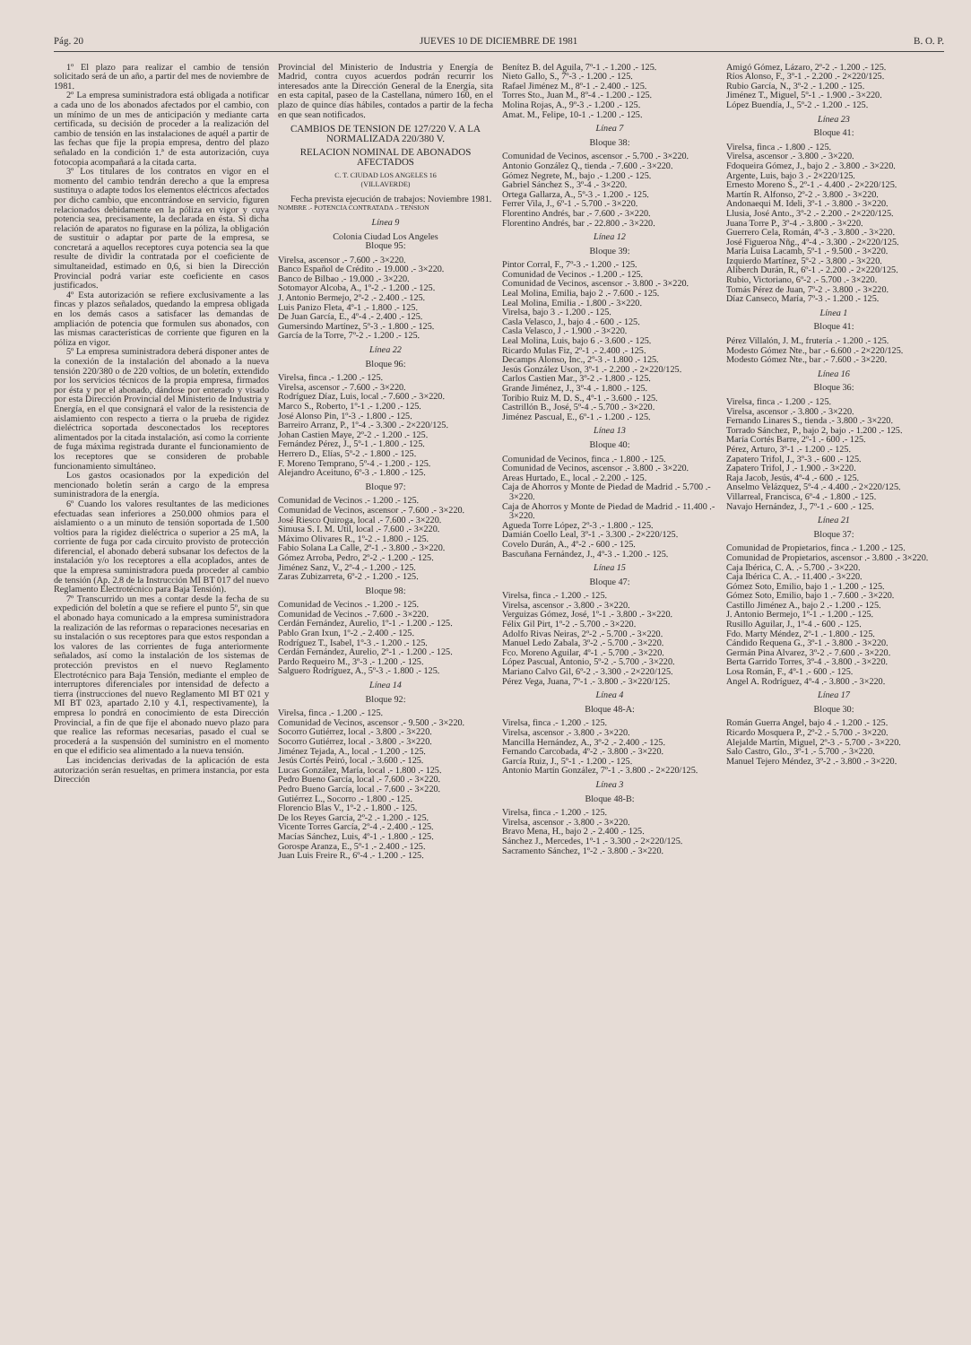Pág. 20 JUEVES 10 DE DICIEMBRE DE 1981 B. O. P.
1º El plazo para realizar el cambio de tensión solicitado será de un año, a partir del mes de noviembre de 1981.
2º La empresa suministradora está obligada a notificar a cada uno de los abonados afectados por el cambio, con un mínimo de un mes de anticipación y mediante carta certificada, su decisión de proceder a la realización del cambio de tensión en las instalaciones de aquél a partir de las fechas que fije la propia empresa, dentro del plazo señalado en la condición 1.ª de esta autorización, cuya fotocopia acompañará a la citada carta.
3º Los titulares de los contratos en vigor en el momento del cambio tendrán derecho a que la empresa sustituya o adapte todos los elementos eléctricos afectados por dicho cambio, que encontrándose en servicio, figuren relacionados debidamente en la póliza en vigor y cuya potencia sea, precisamente, la declarada en ésta. Si dicha relación de aparatos no figurase en la póliza, la obligación de sustituir o adaptar por parte de la empresa, se concretará a aquellos receptores cuya potencia sea la que resulte de dividir la contratada por el coeficiente de simultaneidad, estimado en 0,6, si bien la Dirección Provincial podrá variar este coeficiente en casos justificados.
4º Esta autorización se refiere exclusivamente a las fincas y plazos señalados, quedando la empresa obligada en los demás casos a satisfacer las demandas de ampliación de potencia que formulen sus abonados, con las mismas características de corriente que figuren en la póliza en vigor.
5º La empresa suministradora deberá disponer antes de la conexión de la instalación del abonado a la nueva tensión 220/380 o de 220 voltios, de un boletín, extendido por los servicios técnicos de la propia empresa, firmados por ésta y por el abonado, dándose por enterado y visado por esta Dirección Provincial del Ministerio de Industria y Energía, en el que consignará el valor de la resistencia de aislamiento con respecto a tierra o la prueba de rigidez dieléctrica soportada desconectados los receptores alimentados por la citada instalación, así como la corriente de fuga máxima registrada durante el funcionamiento de los receptores que se consideren de probable funcionamiento simultáneo.
Los gastos ocasionados por la expedición del mencionado boletín serán a cargo de la empresa suministradora de la energía.
6º Cuando los valores resultantes de las mediciones efectuadas sean inferiores a 250.000 ohmios para el aislamiento o a un minuto de tensión soportada de 1.500 voltios para la rigidez dieléctrica o superior a 25 mA, la corriente de fuga por cada circuito provisto de protección diferencial, el abonado deberá subsanar los defectos de la instalación y/o los receptores a ella acoplados, antes de que la empresa suministradora pueda proceder al cambio de tensión (Ap. 2.8 de la Instrucción MI BT 017 del nuevo Reglamento Electrotécnico para Baja Tensión).
7º Transcurrido un mes a contar desde la fecha de su expedición del boletín a que se refiere el punto 5º, sin que el abonado haya comunicado a la empresa suministradora la realización de las reformas o reparaciones necesarias en su instalación o sus receptores para que estos respondan a los valores de las corrientes de fuga anteriormente señalados, así como la instalación de los sistemas de protección previstos en el nuevo Reglamento Electrotécnico para Baja Tensión, mediante el empleo de interruptores diferenciales por intensidad de defecto a tierra (instrucciones del nuevo Reglamento MI BT 021 y MI BT 023, apartado 2.10 y 4.1, respectivamente), la empresa lo pondrá en conocimiento de esta Dirección Provincial, a fin de que fije el abonado nuevo plazo para que realice las reformas necesarias, pasado el cual se procederá a la suspensión del suministro en el momento en que el edificio sea alimentado a la nueva tensión.
Las incidencias derivadas de la aplicación de esta autorización serán resueltas, en primera instancia, por esta Dirección
Provincial del Ministerio de Industria y Energía de Madrid, contra cuyos acuerdos podrán recurrir los interesados ante la Dirección General de la Energía, sita en esta capital, paseo de la Castellana, número 160, en el plazo de quince días hábiles, contados a partir de la fecha en que sean notificados.
CAMBIOS DE TENSION DE 127/220 V. A LA NORMALIZADA 220/380 V.
RELACION NOMINAL DE ABONADOS AFECTADOS
C. T. CIUDAD LOS ANGELES 16
(VILLAVERDE)
Fecha prevista ejecución de trabajos: Noviembre 1981.
NOMBRE .- POTENCIA CONTRATADA .- TENSION
Línea 9
Colonia Ciudad Los Angeles
Bloque 95:
Virelsa, ascensor .- 7.600 .- 3×220.
Banco Español de Crédito .- 19.000 .- 3×220.
Banco de Bilbao .- 19.000 .- 3×220.
Sotomayor Alcoba, A., 1º-2 .- 1.200 .- 125.
J. Antonio Bermejo, 2º-2 .- 2.400 .- 125.
Luis Panizo Fleta, 4º-1 .- 1.800 .- 125.
De Juan García, E., 4º-4 .- 2.400 .- 125.
Gumersindo Martínez, 5º-3 .- 1.800 .- 125.
García de la Torre, 7º-2 .- 1.200 .- 125.
Línea 22
Bloque 96:
Virelsa, finca .- 1.200 .- 125.
Virelsa, ascensor .- 7.600 .- 3×220.
Rodríguez Díaz, Luis, local .- 7.600 .- 3×220.
Marco S., Roberto, 1º-1 .- 1.200 .- 125.
José Alonso Pin, 1º-3 .- 1.800 .- 125.
Barreiro Arranz, P., 1º-4 .- 3.300 .- 2×220/125.
Johan Castien Maye, 2º-2 .- 1.200 .- 125.
Fernández Pérez, J., 5º-1 .- 1.800 .- 125.
Herrero D., Elías, 5º-2 .- 1.800 .- 125.
F. Moreno Temprano, 5º-4 .- 1.200 .- 125.
Alejandro Aceituno, 6º-3 .- 1.800 .- 125.
Bloque 97:
Comunidad de Vecinos .- 1.200 .- 125.
Comunidad de Vecinos, ascensor .- 7.600 .- 3×220.
José Riesco Quiroga, local .- 7.600 .- 3×220.
Simusa S. I. M. Util, local .- 7.600 .- 3×220.
Máximo Olivares R., 1º-2 .- 1.800 .- 125.
Fabio Solana La Calle, 2º-1 .- 3.800 .- 3×220.
Gómez Arroba, Pedro, 2º-2 .- 1.200 .- 125.
Jiménez Sanz, V., 2º-4 .- 1.200 .- 125.
Zaras Zubizarreta, 6º-2 .- 1.200 .- 125.
Bloque 98:
Comunidad de Vecinos .- 1.200 .- 125.
Comunidad de Vecinos .- 7.600 .- 3×220.
Cerdán Fernández, Aurelio, 1º-1 .- 1.200 .- 125.
Pablo Gran Ixun, 1º-2 .- 2.400 .- 125.
Rodríguez T., Isabel, 1º-3 .- 1.200 .- 125.
Cerdán Fernández, Aurelio, 2º-1 .- 1.200 .- 125.
Pardo Requeiro M., 3º-3 .- 1.200 .- 125.
Salguero Rodríguez, A., 5º-3 .- 1.800 .- 125.
Línea 14
Bloque 92:
Virelsa, finca .- 1.200 .- 125.
Comunidad de Vecinos, ascensor .- 9.500 .- 3×220.
Socorro Gutiérrez, local .- 3.800 .- 3×220.
Socorro Gutiérrez, local .- 3.800 .- 3×220.
Jiménez Tejada, A., local .- 1.200 .- 125.
Jesús Cortés Peiró, local .- 3.600 .- 125.
Lucas González, María, local .- 1.800 .- 125.
Pedro Bueno García, local .- 7.600 .- 3×220.
Pedro Bueno García, local .- 7.600 .- 3×220.
Gutiérrez L., Socorro .- 1.800 .- 125.
Florencio Blas V., 1º-2 .- 1.800 .- 125.
De los Reyes García, 2º-2 .- 1.200 .- 125.
Vicente Torres García, 2º-4 .- 2.400 .- 125.
Macías Sánchez, Luis, 4º-1 .- 1.800 .- 125.
Gorospe Aranza, E., 5º-1 .- 2.400 .- 125.
Juan Luis Freire R., 6º-4 .- 1.200 .- 125.
Benítez B. del Aguila, 7º-1 .- 1.200 .- 125.
Nieto Gallo, S., 7º-3 .- 1.200 .- 125.
Rafael Jiménez M., 8º-1 .- 2.400 .- 125.
Torres Sto., Juan M., 8º-4 .- 1.200 .- 125.
Molina Rojas, A., 9º-3 .- 1.200 .- 125.
Amat. M., Felipe, 10-1 .- 1.200 .- 125.
Línea 7
Bloque 38:
Comunidad de Vecinos, ascensor .- 5.700 .- 3×220.
Antonio González Q., tienda .- 7.600 .- 3×220.
Gómez Negrete, M., bajo .- 1.200 .- 125.
Gabriel Sánchez S., 3º-4 .- 3×220.
Ortega Gallarza, A., 5º-3 .- 1.200 .- 125.
Ferrer Vila, J., 6º-1 .- 5.700 .- 3×220.
Florentino Andrés, bar .- 7.600 .- 3×220.
Florentino Andrés, bar .- 22.800 .- 3×220.
Línea 12
Bloque 39:
Pintor Corral, F., 7º-3 .- 1.200 .- 125.
Comunidad de Vecinos .- 1.200 .- 125.
Comunidad de Vecinos, ascensor .- 3.800 .- 3×220.
Leal Molina, Emilia, bajo 2 .- 7.600 .- 125.
Leal Molina, Emilia .- 1.800 .- 3×220.
Virelsa, bajo 3 .- 1.200 .- 125.
Casla Velasco, J., bajo 4 .- 600 .- 125.
Casla Velasco, J .- 1.900 .- 3×220.
Leal Molina, Luis, bajo 6 .- 3.600 .- 125.
Ricardo Mulas Fiz, 2º-1 .- 2.400 .- 125.
Decamps Alonso, Inc., 2º-3 .- 1.800 .- 125.
Jesús González Uson, 3º-1 .- 2.200 .- 2×220/125.
Carlos Castien Mar., 3º-2 .- 1.800 .- 125.
Grande Jiménez, J., 3º-4 .- 1.800 .- 125.
Toribio Ruiz M. D. S., 4º-1 .- 3.600 .- 125.
Castrillón B., José, 5º-4 .- 5.700 .- 3×220.
Jiménez Pascual, E., 6º-1 .- 1.200 .- 125.
Línea 13
Bloque 40:
Comunidad de Vecinos, finca .- 1.800 .- 125.
Comunidad de Vecinos, ascensor .- 3.800 .- 3×220.
Areas Hurtado, E., local .- 2.200 .- 125.
Caja de Ahorros y Monte de Piedad de Madrid .- 5.700 .- 3×220.
Caja de Ahorros y Monte de Piedad de Madrid .- 11.400 .- 3×220.
Agueda Torre López, 2º-3 .- 1.800 .- 125.
Damián Coello Leal, 3º-1 .- 3.300 .- 2×220/125.
Covelo Durán, A., 4º-2 .- 600 .- 125.
Bascuñana Fernández, J., 4º-3 .- 1.200 .- 125.
Línea 15
Bloque 47:
Virelsa, finca .- 1.200 .- 125.
Virelsa, ascensor .- 3.800 .- 3×220.
Verguizas Gómez, José, 1º-1 .- 3.800 .- 3×220.
Félix Gil Pirt, 1º-2 .- 5.700 .- 3×220.
Adolfo Rivas Neiras, 2º-2 .- 5.700 .- 3×220.
Manuel Ledo Zabala, 3º-2 .- 5.700 .- 3×220.
Fco. Moreno Aguilar, 4º-1 .- 5.700 .- 3×220.
López Pascual, Antonio, 5º-2 .- 5.700 .- 3×220.
Mariano Calvo Gil, 6º-2 .- 3.300 .- 2×220/125.
Pérez Vega, Juana, 7º-1 .- 3.800 .- 3×220/125.
Línea 4
Bloque 48-A:
Virelsa, finca .- 1.200 .- 125.
Virelsa, ascensor .- 3.800 .- 3×220.
Mancilla Hernández, A., 3º-2 .- 2.400 .- 125.
Fernando Carcobada, 4º-2 .- 3.800 .- 3×220.
García Ruiz, J., 5º-1 .- 1.200 .- 125.
Antonio Martín González, 7º-1 .- 3.800 .- 2×220/125.
Línea 3
Bloque 48-B:
Virelsa, finca .- 1.200 .- 125.
Virelsa, ascensor .- 3.800 .- 3×220.
Bravo Mena, H., bajo 2 .- 2.400 .- 125.
Sánchez J., Mercedes, 1º-1 .- 3.300 .- 2×220/125.
Sacramento Sánchez, 1º-2 .- 3.800 .- 3×220.
Amigó Gómez, Lázaro, 2º-2 .- 1.200 .- 125.
Ríos Alonso, F., 3º-1 .- 2.200 .- 2×220/125.
Rubio García, N., 3º-2 .- 1.200 .- 125.
Jiménez T., Miguel, 5º-1 .- 1.900 .- 3×220.
López Buendía, J., 5º-2 .- 1.200 .- 125.
Línea 23
Bloque 41:
Virelsa, finca .- 1.800 .- 125.
Virelsa, ascensor .- 3.800 .- 3×220.
Fdoqueira Gómez, J., bajo 2 .- 3.800 .- 3×220.
Argente, Luis, bajo 3 .- 2×220/125.
Ernesto Moreno S., 2º-1 .- 4.400 .- 2×220/125.
Martín R. Alfonso, 2º-2 .- 3.800 .- 3×220.
Andonaequi M. Ideli, 3º-1 .- 3.800 .- 3×220.
Llusia, José Anto., 3º-2 .- 2.200 .- 2×220/125.
Juana Torre P., 3º-4 .- 3.800 .- 3×220.
Guerrero Cela, Román, 4º-3 .- 3.800 .- 3×220.
José Figueroa Nñg., 4º-4 .- 3.300 .- 2×220/125.
María Luisa Lacamb, 5º-1 .- 9.500 .- 3×220.
Izquierdo Martínez, 5º-2 .- 3.800 .- 3×220.
Aliberch Durán, R., 6º-1 .- 2.200 .- 2×220/125.
Rubio, Victoriano, 6º-2 .- 5.700 .- 3×220.
Tomás Pérez de Juan, 7º-2 .- 3.800 .- 3×220.
Díaz Canseco, María, 7º-3 .- 1.200 .- 125.
Línea 1
Bloque 41:
Pérez Villalón, J. M., frutería .- 1.200 .- 125.
Modesto Gómez Nte., bar .- 6.600 .- 2×220/125.
Modesto Gómez Nte., bar .- 7.600 .- 3×220.
Línea 16
Bloque 36:
Virelsa, finca .- 1.200 .- 125.
Virelsa, ascensor .- 3.800 .- 3×220.
Fernando Linares S., tienda .- 3.800 .- 3×220.
Torrado Sánchez, P., bajo 2, bajo .- 1.200 .- 125.
María Cortés Barre, 2º-1 .- 600 .- 125.
Pérez, Arturo, 3º-1 .- 1.200 .- 125.
Zapatero Trifol, J., 3º-3 .- 600 .- 125.
Zapatero Trifol, J .- 1.900 .- 3×220.
Raja Jacob, Jesús, 4º-4 .- 600 .- 125.
Anselmo Velázquez, 5º-4 .- 4.400 .- 2×220/125.
Villarreal, Francisca, 6º-4 .- 1.800 .- 125.
Navajo Hernández, J., 7º-1 .- 600 .- 125.
Línea 21
Bloque 37:
Comunidad de Propietarios, finca .- 1.200 .- 125.
Comunidad de Propietarios, ascensor .- 3.800 .- 3×220.
Caja Ibérica, C. A. .- 5.700 .- 3×220.
Caja Ibérica C. A. .- 11.400 .- 3×220.
Gómez Soto, Emilio, bajo 1 .- 1.200 .- 125.
Gómez Soto, Emilio, bajo 1 .- 7.600 .- 3×220.
Castillo Jiménez A., bajo 2 .- 1.200 .- 125.
J. Antonio Bermejo, 1º-1 .- 1.200 .- 125.
Rusillo Aguilar, J., 1º-4 .- 600 .- 125.
Fdo. Marty Méndez, 2º-1 .- 1.800 .- 125.
Cándido Requena G., 3º-1 .- 3.800 .- 3×220.
Germán Pina Alvarez, 3º-2 .- 7.600 .- 3×220.
Berta Garrido Torres, 3º-4 .- 3.800 .- 3×220.
Losa Román, F., 4º-1 .- 600 .- 125.
Angel A. Rodríguez, 4º-4 .- 3.800 .- 3×220.
Línea 17
Bloque 30:
Román Guerra Angel, bajo 4 .- 1.200 .- 125.
Ricardo Mosquera P., 2º-2 .- 5.700 .- 3×220.
Alejalde Martín, Miguel, 2º-3 .- 5.700 .- 3×220.
Salo Castro, Glo., 3º-1 .- 5.700 .- 3×220.
Manuel Tejero Méndez, 3º-2 .- 3.800 .- 3×220.